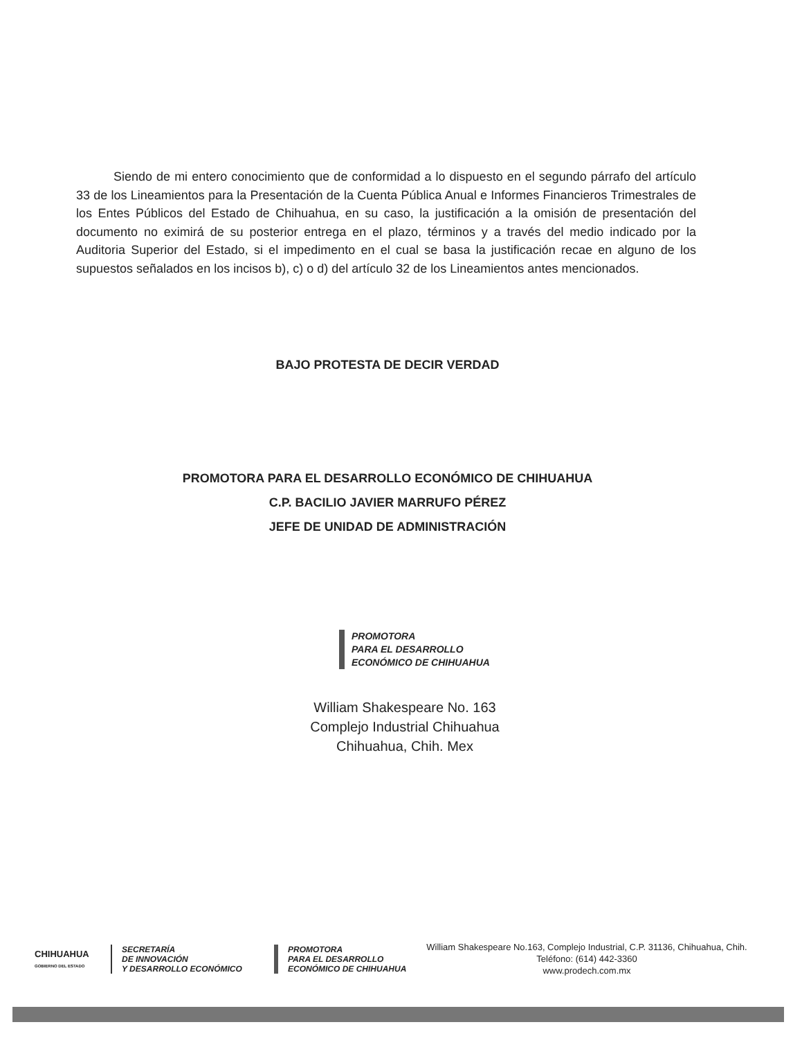Siendo de mi entero conocimiento que de conformidad a lo dispuesto en el segundo párrafo del artículo 33 de los Lineamientos para la Presentación de la Cuenta Pública Anual e Informes Financieros Trimestrales de los Entes Públicos del Estado de Chihuahua, en su caso, la justificación a la omisión de presentación del documento no eximirá de su posterior entrega en el plazo, términos y a través del medio indicado por la Auditoria Superior del Estado, si el impedimento en el cual se basa la justificación recae en alguno de los supuestos señalados en los incisos b), c) o d) del artículo 32 de los Lineamientos antes mencionados.
BAJO PROTESTA DE DECIR VERDAD
PROMOTORA PARA EL DESARROLLO ECONÓMICO DE CHIHUAHUA
C.P. BACILIO JAVIER MARRUFO PÉREZ
JEFE DE UNIDAD DE ADMINISTRACIÓN
PROMOTORA
PARA EL DESARROLLO
ECONÓMICO DE CHIHUAHUA
William Shakespeare No. 163
Complejo Industrial Chihuahua
Chihuahua, Chih. Mex
CHIHUAHUA
GOBIERNO DEL ESTADO
SECRETARÍA
DE INNOVACIÓN
Y DESARROLLO ECONÓMICO
PROMOTORA
PARA EL DESARROLLO
ECONÓMICO DE CHIHUAHUA
William Shakespeare No.163, Complejo Industrial, C.P. 31136, Chihuahua, Chih.
Teléfono: (614) 442-3360
www.prodech.com.mx